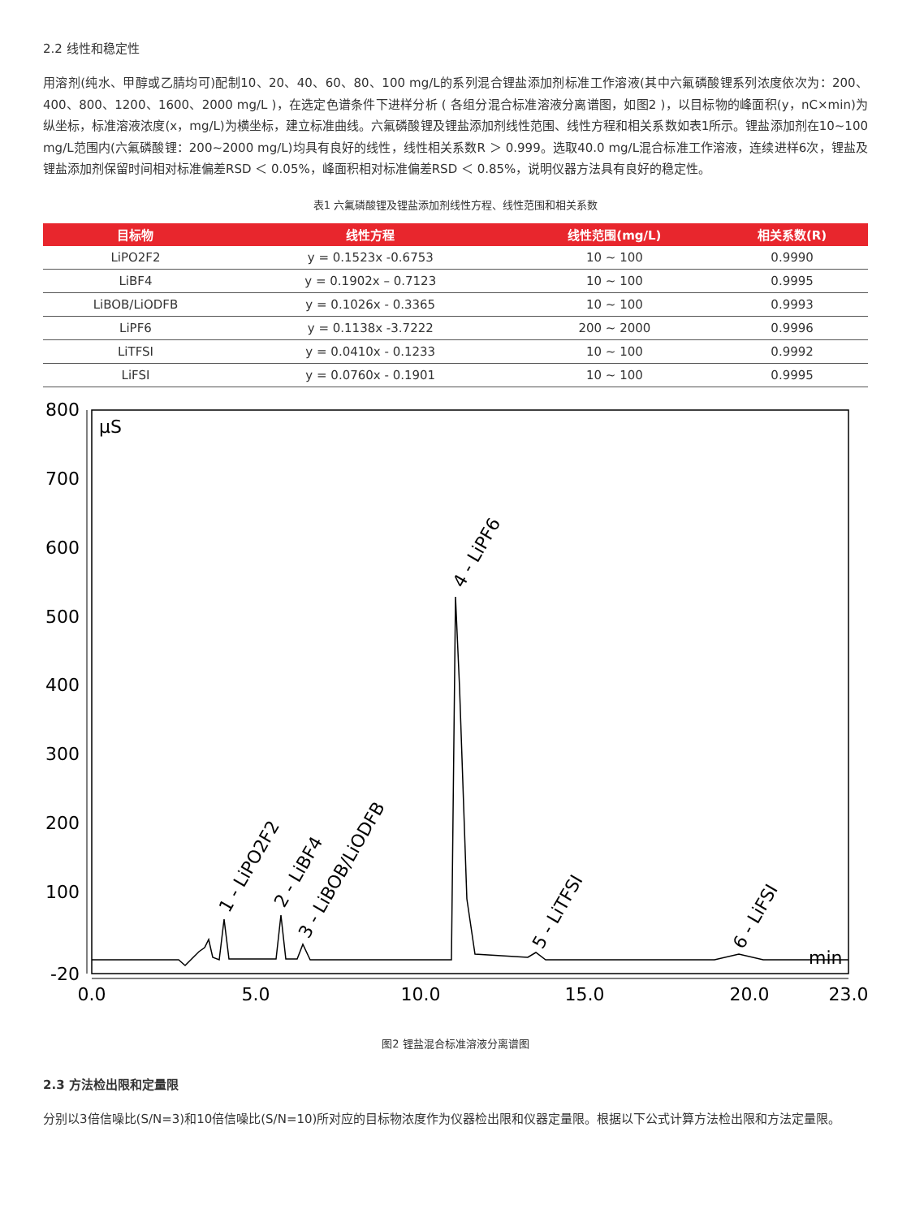2.2 线性和稳定性
用溶剂(纯水、甲醇或乙腈均可)配制10、20、40、60、80、100 mg/L的系列混合锂盐添加剂标准工作溶液(其中六氟磷酸锂系列浓度依次为：200、400、800、1200、1600、2000 mg/L )，在选定色谱条件下进样分析 ( 各组分混合标准溶液分离谱图，如图2 )，以目标物的峰面积(y，nC×min)为纵坐标，标准溶液浓度(x，mg/L)为横坐标，建立标准曲线。六氟磷酸锂及锂盐添加剂线性范围、线性方程和相关系数如表1所示。锂盐添加剂在10~100 mg/L范围内(六氟磷酸锂：200~2000 mg/L)均具有良好的线性，线性相关系数R ＞ 0.999。选取40.0 mg/L混合标准工作溶液，连续进样6次，锂盐及锂盐添加剂保留时间相对标准偏差RSD ＜ 0.05%，峰面积相对标准偏差RSD ＜ 0.85%，说明仪器方法具有良好的稳定性。
表1 六氟磷酸锂及锂盐添加剂线性方程、线性范围和相关系数
| 目标物 | 线性方程 | 线性范围(mg/L) | 相关系数(R) |
| --- | --- | --- | --- |
| LiPO2F2 | y = 0.1523x -0.6753 | 10 ~ 100 | 0.9990 |
| LiBF4 | y = 0.1902x – 0.7123 | 10 ~ 100 | 0.9995 |
| LiBOB/LiODFB | y = 0.1026x - 0.3365 | 10 ~ 100 | 0.9993 |
| LiPF6 | y = 0.1138x -3.7222 | 200 ~ 2000 | 0.9996 |
| LiTFSI | y = 0.0410x - 0.1233 | 10 ~ 100 | 0.9992 |
| LiFSI | y = 0.0760x - 0.1901 | 10 ~ 100 | 0.9995 |
800
700
600
500
400
300
200
100
-20
0.0
5.0
10.0
15.0
20.0
23.0
µS
min
1 - LiPO2F2
2 - LiBF4
3 - LiBOB/LiODFB
4 - LiPF6
5 - LiTFSI
6 - LiFSI
图2 锂盐混合标准溶液分离谱图
2.3 方法检出限和定量限
分别以3倍信噪比(S/N=3)和10倍信噪比(S/N=10)所对应的目标物浓度作为仪器检出限和仪器定量限。根据以下公式计算方法检出限和方法定量限。